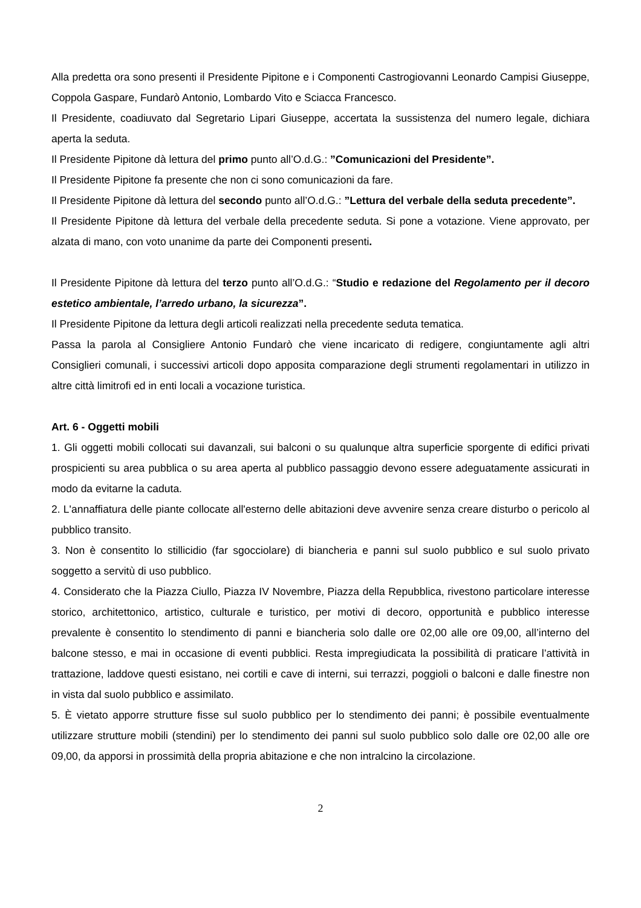Alla predetta ora sono presenti il Presidente Pipitone e i Componenti Castrogiovanni Leonardo Campisi Giuseppe, Coppola Gaspare, Fundarò Antonio, Lombardo Vito e Sciacca Francesco.
Il Presidente, coadiuvato dal Segretario Lipari Giuseppe, accertata la sussistenza del numero legale, dichiara aperta la seduta.
Il Presidente Pipitone dà lettura del primo punto all’O.d.G.: ”Comunicazioni del Presidente”.
Il Presidente Pipitone fa presente che non ci sono comunicazioni da fare.
Il Presidente Pipitone dà lettura del secondo punto all’O.d.G.: ”Lettura del verbale della seduta precedente”.
Il Presidente Pipitone dà lettura del verbale della precedente seduta. Si pone a votazione. Viene approvato, per alzata di mano, con voto unanime da parte dei Componenti presenti.
Il Presidente Pipitone dà lettura del terzo punto all’O.d.G.: “Studio e redazione del Regolamento per il decoro estetico ambientale, l’arredo urbano, la sicurezza”.
Il Presidente Pipitone da lettura degli articoli realizzati nella precedente seduta tematica.
Passa la parola al Consigliere Antonio Fundarò che viene incaricato di redigere, congiuntamente agli altri Consiglieri comunali, i successivi articoli dopo apposita comparazione degli strumenti regolamentari in utilizzo in altre città limitrofi ed in enti locali a vocazione turistica.
Art. 6 - Oggetti mobili
1. Gli oggetti mobili collocati sui davanzali, sui balconi o su qualunque altra superficie sporgente di edifici privati prospicienti su area pubblica o su area aperta al pubblico passaggio devono essere adeguatamente assicurati in modo da evitarne la caduta.
2. L'annaffiatura delle piante collocate all'esterno delle abitazioni deve avvenire senza creare disturbo o pericolo al pubblico transito.
3. Non è consentito lo stillicidio (far sgocciolare) di biancheria e panni sul suolo pubblico e sul suolo privato soggetto a servitù di uso pubblico.
4. Considerato che la Piazza Ciullo, Piazza IV Novembre, Piazza della Repubblica, rivestono particolare interesse storico, architettonico, artistico, culturale e turistico, per motivi di decoro, opportunità e pubblico interesse prevalente è consentito lo stendimento di panni e biancheria solo dalle ore 02,00 alle ore 09,00, all’interno del balcone stesso, e mai in occasione di eventi pubblici. Resta impregiudicata la possibilità di praticare l’attività in trattazione, laddove questi esistano, nei cortili e cave di interni, sui terrazzi, poggioli o balconi e dalle finestre non in vista dal suolo pubblico e assimilato.
5. È vietato apporre strutture fisse sul suolo pubblico per lo stendimento dei panni; è possibile eventualmente utilizzare strutture mobili (stendini) per lo stendimento dei panni sul suolo pubblico solo dalle ore 02,00 alle ore 09,00, da apporsi in prossimità della propria abitazione e che non intralcino la circolazione.
2